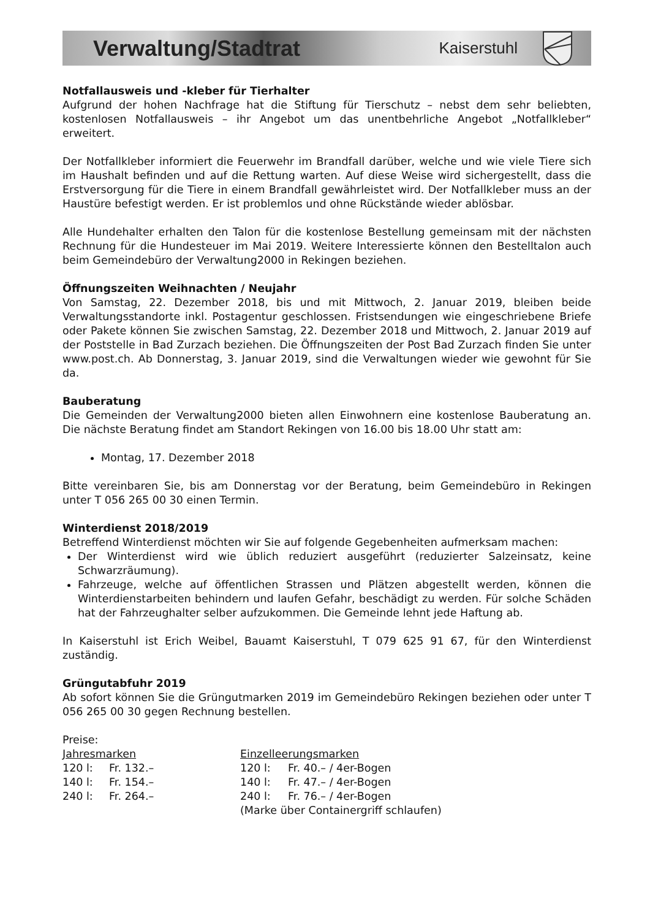Verwaltung/Stadtrat Kaiserstuhl
Notfallausweis und -kleber für Tierhalter
Aufgrund der hohen Nachfrage hat die Stiftung für Tierschutz – nebst dem sehr beliebten, kostenlosen Notfallausweis – ihr Angebot um das unentbehrliche Angebot „Notfallkleber“ erweitert.
Der Notfallkleber informiert die Feuerwehr im Brandfall darüber, welche und wie viele Tiere sich im Haushalt befinden und auf die Rettung warten. Auf diese Weise wird sichergestellt, dass die Erstversorgung für die Tiere in einem Brandfall gewährleistet wird. Der Notfallkleber muss an der Haustüre befestigt werden. Er ist problemlos und ohne Rückstände wieder ablösbar.
Alle Hundehalter erhalten den Talon für die kostenlose Bestellung gemeinsam mit der nächsten Rechnung für die Hundesteuer im Mai 2019. Weitere Interessierte können den Bestelltalon auch beim Gemeindebüro der Verwaltung2000 in Rekingen beziehen.
Öffnungszeiten Weihnachten / Neujahr
Von Samstag, 22. Dezember 2018, bis und mit Mittwoch, 2. Januar 2019, bleiben beide Verwaltungsstandorte inkl. Postagentur geschlossen. Fristsendungen wie eingeschriebene Briefe oder Pakete können Sie zwischen Samstag, 22. Dezember 2018 und Mittwoch, 2. Januar 2019 auf der Poststelle in Bad Zurzach beziehen. Die Öffnungszeiten der Post Bad Zurzach finden Sie unter www.post.ch. Ab Donnerstag, 3. Januar 2019, sind die Verwaltungen wieder wie gewohnt für Sie da.
Bauberatung
Die Gemeinden der Verwaltung2000 bieten allen Einwohnern eine kostenlose Bauberatung an. Die nächste Beratung findet am Standort Rekingen von 16.00 bis 18.00 Uhr statt am:
Montag, 17. Dezember 2018
Bitte vereinbaren Sie, bis am Donnerstag vor der Beratung, beim Gemeindebüro in Rekingen unter T 056 265 00 30 einen Termin.
Winterdienst 2018/2019
Betreffend Winterdienst möchten wir Sie auf folgende Gegebenheiten aufmerksam machen:
Der Winterdienst wird wie üblich reduziert ausgeführt (reduzierter Salzeinsatz, keine Schwarzräumung).
Fahrzeuge, welche auf öffentlichen Strassen und Plätzen abgestellt werden, können die Winterdienstarbeiten behindern und laufen Gefahr, beschädigt zu werden. Für solche Schäden hat der Fahrzeughalter selber aufzukommen. Die Gemeinde lehnt jede Haftung ab.
In Kaiserstuhl ist Erich Weibel, Bauamt Kaiserstuhl, T 079 625 91 67, für den Winterdienst zuständig.
Grüngutabfuhr 2019
Ab sofort können Sie die Grüngutmarken 2019 im Gemeindebüro Rekingen beziehen oder unter T 056 265 00 30 gegen Rechnung bestellen.
Preise:
| Jahresmarken | | Einzelleerungsmarken | |
| 120 l: | Fr. 132.– | 120 l: | Fr. 40.– / 4er-Bogen |
| 140 l: | Fr. 154.– | 140 l: | Fr. 47.– / 4er-Bogen |
| 240 l: | Fr. 264.– | 240 l: | Fr. 76.– / 4er-Bogen |
| | | (Marke über Containergriff schlaufen) | |